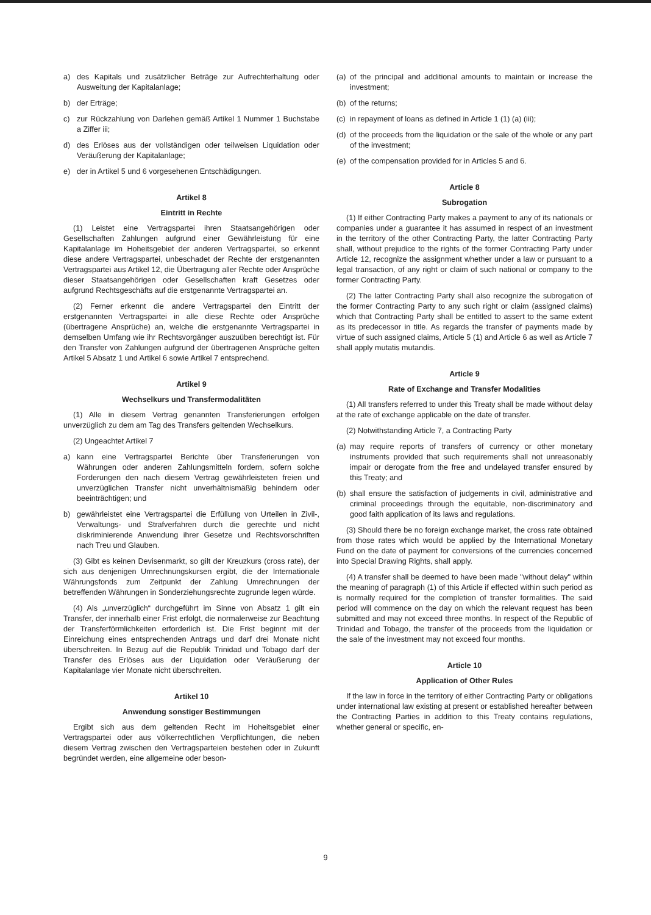a) des Kapitals und zusätzlicher Beträge zur Aufrechterhaltung oder Ausweitung der Kapitalanlage;
b) der Erträge;
c) zur Rückzahlung von Darlehen gemäß Artikel 1 Nummer 1 Buchstabe a Ziffer iii;
d) des Erlöses aus der vollständigen oder teilweisen Liquidation oder Veräußerung der Kapitalanlage;
e) der in Artikel 5 und 6 vorgesehenen Entschädigungen.
Artikel 8
Eintritt in Rechte
(1) Leistet eine Vertragspartei ihren Staatsangehörigen oder Gesellschaften Zahlungen aufgrund einer Gewährleistung für eine Kapitalanlage im Hoheitsgebiet der anderen Vertragspartei, so erkennt diese andere Vertragspartei, unbeschadet der Rechte der erstgenannten Vertragspartei aus Artikel 12, die Übertragung aller Rechte oder Ansprüche dieser Staatsangehörigen oder Gesellschaften kraft Gesetzes oder aufgrund Rechtsgeschäfts auf die erstgenannte Vertragspartei an.
(2) Ferner erkennt die andere Vertragspartei den Eintritt der erstgenannten Vertragspartei in alle diese Rechte oder Ansprüche (übertragene Ansprüche) an, welche die erstgenannte Vertragspartei in demselben Umfang wie ihr Rechtsvorgänger auszuüben berechtigt ist. Für den Transfer von Zahlungen aufgrund der übertragenen Ansprüche gelten Artikel 5 Absatz 1 und Artikel 6 sowie Artikel 7 entsprechend.
Artikel 9
Wechselkurs und Transfermodalitäten
(1) Alle in diesem Vertrag genannten Transferierungen erfolgen unverzüglich zu dem am Tag des Transfers geltenden Wechselkurs.
(2) Ungeachtet Artikel 7
a) kann eine Vertragspartei Berichte über Transferierungen von Währungen oder anderen Zahlungsmitteln fordern, sofern solche Forderungen den nach diesem Vertrag gewährleisteten freien und unverzüglichen Transfer nicht unverhältnismäßig behindern oder beeinträchtigen; und
b) gewährleistet eine Vertragspartei die Erfüllung von Urteilen in Zivil-, Verwaltungs- und Strafverfahren durch die gerechte und nicht diskriminierende Anwendung ihrer Gesetze und Rechtsvorschriften nach Treu und Glauben.
(3) Gibt es keinen Devisenmarkt, so gilt der Kreuzkurs (cross rate), der sich aus denjenigen Umrechnungskursen ergibt, die der Internationale Währungsfonds zum Zeitpunkt der Zahlung Umrechnungen der betreffenden Währungen in Sonderziehungsrechte zugrunde legen würde.
(4) Als „unverzüglich“ durchgeführt im Sinne von Absatz 1 gilt ein Transfer, der innerhalb einer Frist erfolgt, die normalerweise zur Beachtung der Transferförmlichkeiten erforderlich ist. Die Frist beginnt mit der Einreichung eines entsprechenden Antrags und darf drei Monate nicht überschreiten. In Bezug auf die Republik Trinidad und Tobago darf der Transfer des Erlöses aus der Liquidation oder Veräußerung der Kapitalanlage vier Monate nicht überschreiten.
Artikel 10
Anwendung sonstiger Bestimmungen
Ergibt sich aus dem geltenden Recht im Hoheitsgebiet einer Vertragspartei oder aus völkerrechtlichen Verpflichtungen, die neben diesem Vertrag zwischen den Vertragsparteien bestehen oder in Zukunft begründet werden, eine allgemeine oder beson-
(a) of the principal and additional amounts to maintain or increase the investment;
(b) of the returns;
(c) in repayment of loans as defined in Article 1 (1) (a) (iii);
(d) of the proceeds from the liquidation or the sale of the whole or any part of the investment;
(e) of the compensation provided for in Articles 5 and 6.
Article 8
Subrogation
(1) If either Contracting Party makes a payment to any of its nationals or companies under a guarantee it has assumed in respect of an investment in the territory of the other Contracting Party, the latter Contracting Party shall, without prejudice to the rights of the former Contracting Party under Article 12, recognize the assignment whether under a law or pursuant to a legal transaction, of any right or claim of such national or company to the former Contracting Party.
(2) The latter Contracting Party shall also recognize the subrogation of the former Contracting Party to any such right or claim (assigned claims) which that Contracting Party shall be entitled to assert to the same extent as its predecessor in title. As regards the transfer of payments made by virtue of such assigned claims, Article 5 (1) and Article 6 as well as Article 7 shall apply mutatis mutandis.
Article 9
Rate of Exchange and Transfer Modalities
(1) All transfers referred to under this Treaty shall be made without delay at the rate of exchange applicable on the date of transfer.
(2) Notwithstanding Article 7, a Contracting Party
(a) may require reports of transfers of currency or other monetary instruments provided that such requirements shall not unreasonably impair or derogate from the free and undelayed transfer ensured by this Treaty; and
(b) shall ensure the satisfaction of judgements in civil, administrative and criminal proceedings through the equitable, non-discriminatory and good faith application of its laws and regulations.
(3) Should there be no foreign exchange market, the cross rate obtained from those rates which would be applied by the International Monetary Fund on the date of payment for conversions of the currencies concerned into Special Drawing Rights, shall apply.
(4) A transfer shall be deemed to have been made "without delay" within the meaning of paragraph (1) of this Article if effected within such period as is normally required for the completion of transfer formalities. The said period will commence on the day on which the relevant request has been submitted and may not exceed three months. In respect of the Republic of Trinidad and Tobago, the transfer of the proceeds from the liquidation or the sale of the investment may not exceed four months.
Article 10
Application of Other Rules
If the law in force in the territory of either Contracting Party or obligations under international law existing at present or established hereafter between the Contracting Parties in addition to this Treaty contains regulations, whether general or specific, en-
9